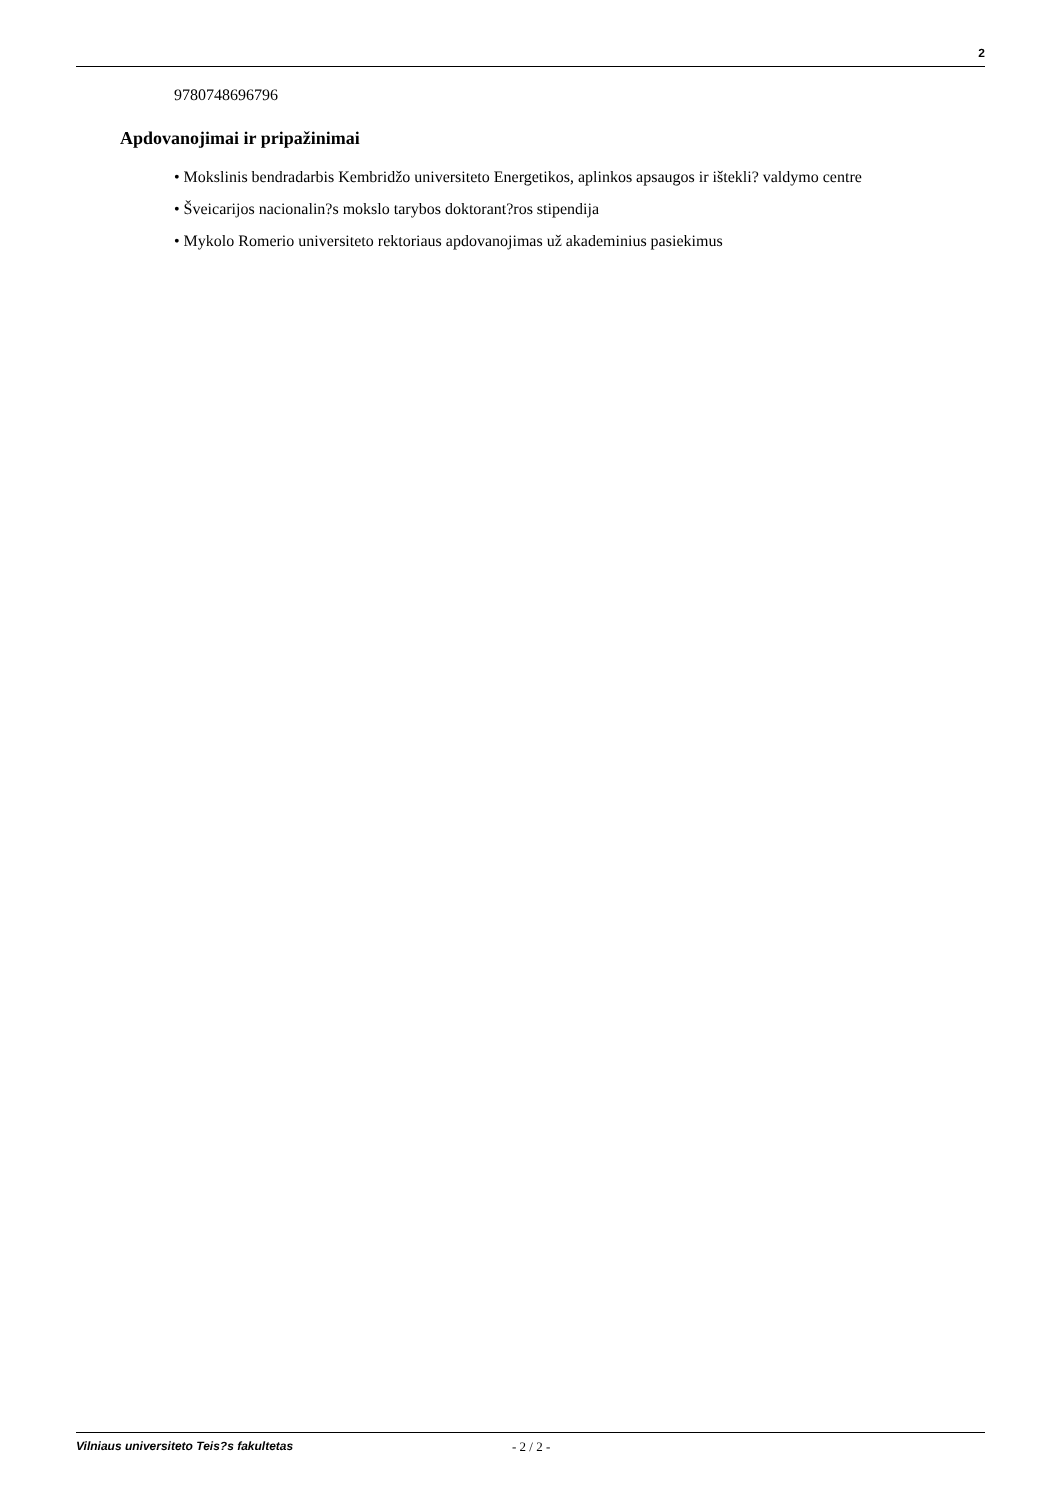2
9780748696796
Apdovanojimai ir pripažinimai
• Mokslinis bendradarbis Kembridžo universiteto Energetikos, aplinkos apsaugos ir ištekli? valdymo centre
• Šveicarijos nacionalin?s mokslo tarybos doktorant?ros stipendija
• Mykolo Romerio universiteto rektoriaus apdovanojimas už akademinius pasiekimus
Vilniaus universiteto Teis?s fakultetas - 2 / 2 -